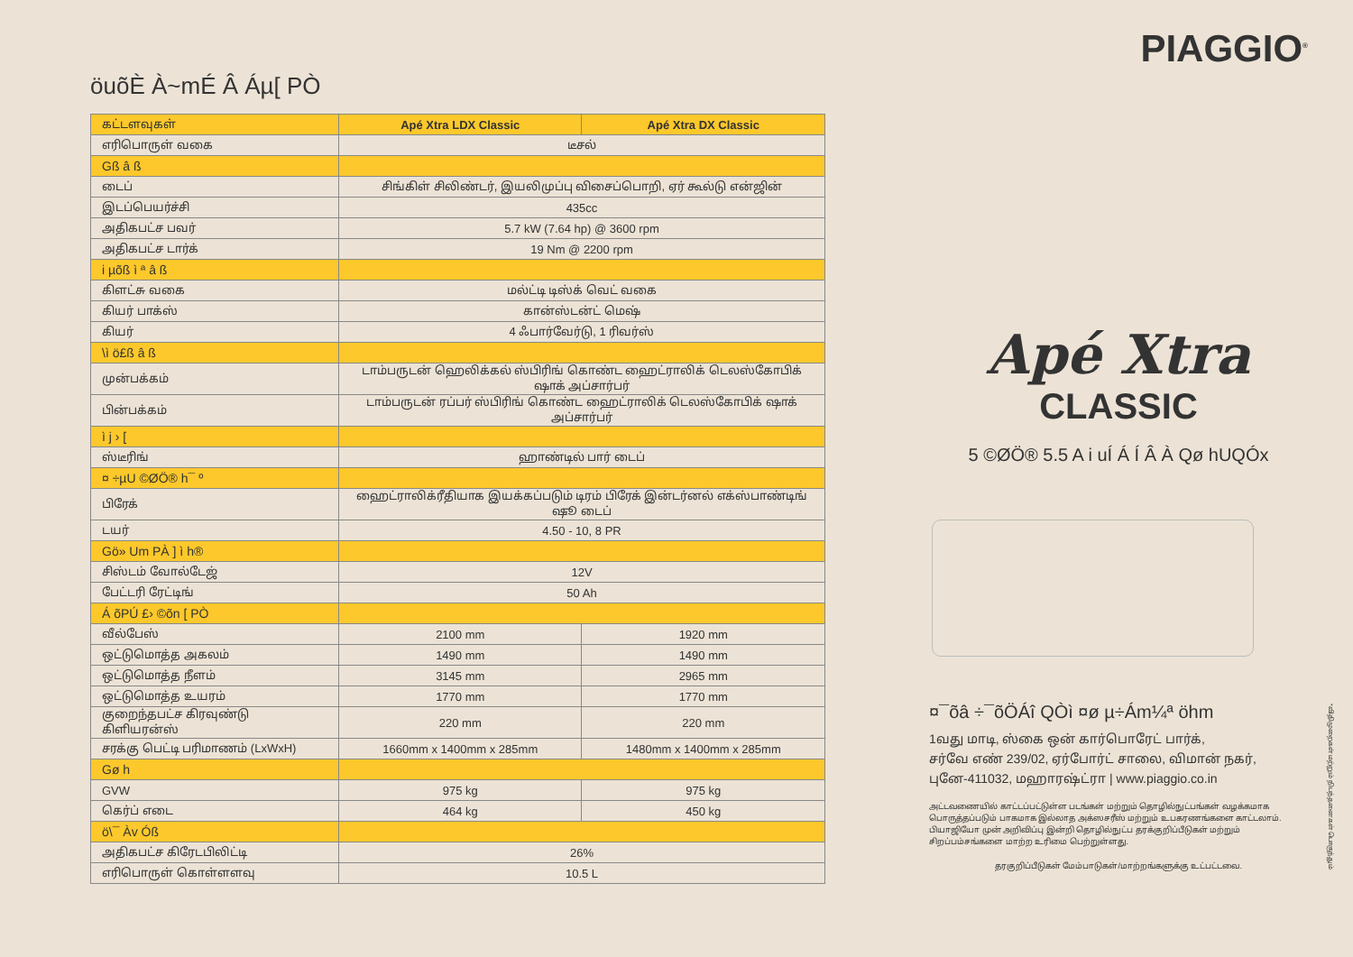öuõÈ À~mÉ Â Áµ[ PÒ
| கட்டளவுகள் | Apé Xtra LDX Classic | Apé Xtra DX Classic |
| --- | --- | --- |
| எரிபொருள் வகை | டீசல் | |
| Gß â ß | | |
| டைப் | சிங்கிள் சிலிண்டர், இயலிமுப்பு விசைப்பொறி, ஏர் கூல்டு என்ஜின் | |
| இடப்பெயர்ச்சி | 435cc | |
| அதிகபட்ச பவர் | 5.7 kW (7.64 hp) @ 3600 rpm | |
| அதிகபட்ச டார்க் | 19 Nm @ 2200 rpm | |
| i µõß ì ª â ß | | |
| கிளட்சு வகை | மல்ட்டி டிஸ்க் வெட் வகை | |
| கியர் பாக்ஸ் | கான்ஸ்டன்ட் மெஷ் | |
| கியர் | 4 ஃபார்வேர்டு, 1 ரிவர்ஸ் | |
| \ì ö£ß â ß | | |
| முன்பக்கம் | டாம்பருடன் ஹெலிக்கல் ஸ்பிரிங் கொண்ட ஹைட்ராலிக் டெலஸ்கோபிக் ஷாக் அப்சார்பர் | |
| பின்பக்கம் | டாம்பருடன் ரப்பர் ஸ்பிரிங் கொண்ட ஹைட்ராலிக் டெலஸ்கோபிக் ஷாக் அப்சார்பர் | |
| ì j › [ | | |
| ஸ்டீரிங் | ஹாண்டில் பார் டைப் | |
| ¤ ÷µU ©ØÖ® h¯ º | | |
| பிரேக் | ஹைட்ராலிக்ரீதியாக இயக்கப்படும் டிரம் பிரேக் இன்டர்னல் எக்ஸ்பாண்டிங் ஷூ டைப் | |
| டயர் | 4.50 - 10, 8 PR | |
| Gö» Um PÀ ] ì h® | | |
| சிஸ்டம் வோல்டேஜ் | 12V | |
| பேட்டரி ரேட்டிங் | 50 Ah | |
| Á õPÚ £› ©õn [ PÒ | | |
| வீல்பேஸ் | 2100 mm | 1920 mm |
| ஒட்டுமொத்த அகலம் | 1490 mm | 1490 mm |
| ஒட்டுமொத்த நீளம் | 3145 mm | 2965 mm |
| ஒட்டுமொத்த உயரம் | 1770 mm | 1770 mm |
| குறைந்தபட்ச கிரவுண்டு கிளியரன்ஸ் | 220 mm | 220 mm |
| சரக்கு பெட்டி பரிமாணம் (LxWxH) | 1660mm x 1400mm x 285mm | 1480mm x 1400mm x 285mm |
| Gø h | | |
| GVW | 975 kg | 975 kg |
| கெர்ப் எடை | 464 kg | 450 kg |
| ö\¯ Àv Óß | | |
| அதிகபட்ச கிரேடபிலிட்டி | 26% | |
| எரிபொருள் கொள்ளளவு | 10.5 L | |
PIAGGIO<sup>®</sup>
Apé Xtra
CLASSIC
5 ©ØÖ® 5.5 A i uÍ Á Í Â À Qø hUQÓx
¤¯õâ ÷¯õÖÁî QÒì ¤ø µ÷Ám¼ª öhm
1வது மாடி, ஸ்கை ஒன் கார்பொரேட் பார்க்,
சர்வே எண் 239/02, ஏர்போர்ட் சாலை, விமான் நகர்,
புனே-411032, மஹாரஷ்ட்ரா | www.piaggio.co.in
அட்டவணையில் காட்டப்பட்டுள்ள படங்கள் மற்றும் தொழில்நுட்பங்கள் வழக்கமாக பொருத்தப்படும் பாகமாக இல்லாத அக்ஸசரீஸ் மற்றும் உபகரணங்களை காட்டலாம். பியாஜியோ முன் அறிவிப்பு இன்றி தொழில்நுட்ப தரக்குறிப்பீடுகள் மற்றும் சிறப்பம்சங்களை மாற்ற உரிமை பெற்றுள்ளது.
தரகுறிப்பீடுகள் மேம்பாடுகள்/மாற்றங்களுக்கு உட்பட்டவை.
*விதிமுறைகள் மற்றும் நிபந்தனைகள் பொருந்தும்